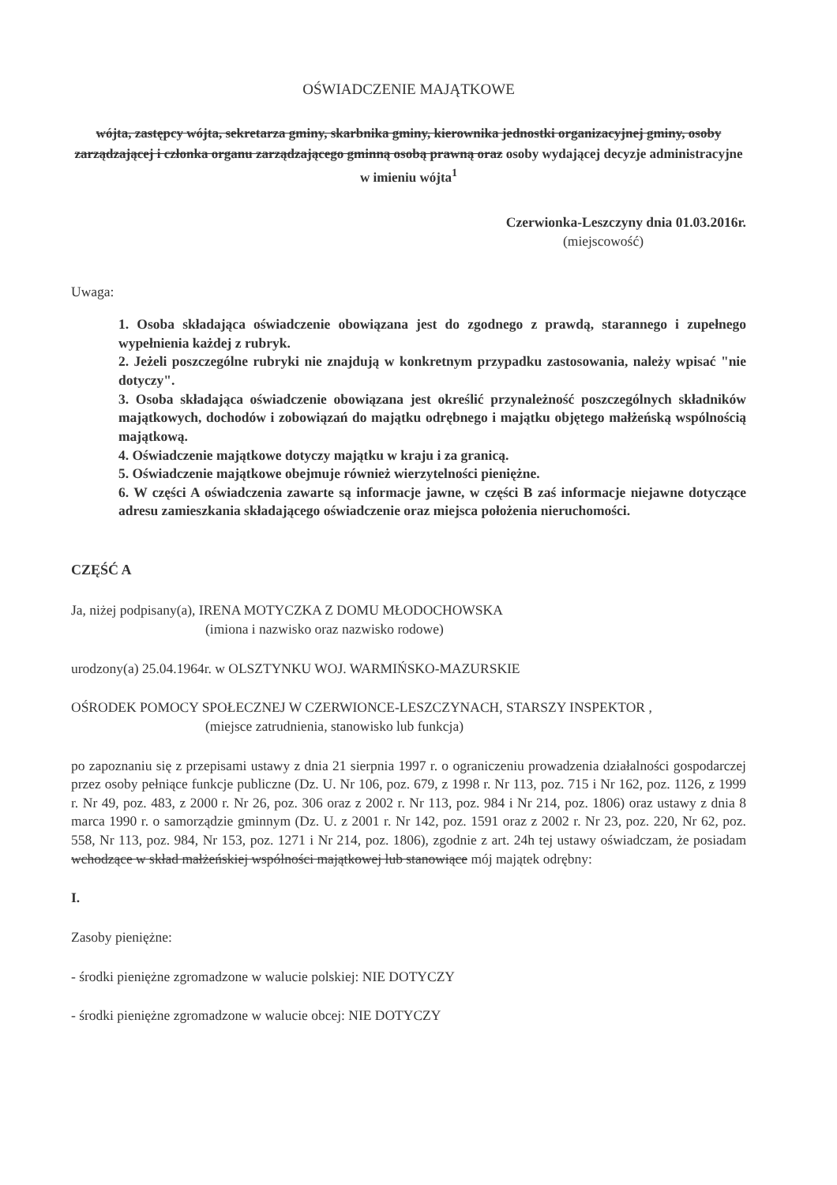OŚWIADCZENIE MAJĄTKOWE
wójta, zastępcy wójta, sekretarza gminy, skarbnika gminy, kierownika jednostki organizacyjnej gminy, osoby zarządzającej i członka organu zarządzającego gminną osobą prawną oraz osoby wydającej decyzje administracyjne w imieniu wójta<sup>1</sup>
Czerwionka-Leszczyny dnia 01.03.2016r.
(miejscowość)
Uwaga:
1. Osoba składająca oświadczenie obowiązana jest do zgodnego z prawdą, starannego i zupełnego wypełnienia każdej z rubryk.
2. Jeżeli poszczególne rubryki nie znajdują w konkretnym przypadku zastosowania, należy wpisać "nie dotyczy".
3. Osoba składająca oświadczenie obowiązana jest określić przynależność poszczególnych składników majątkowych, dochodów i zobowiązań do majątku odrębnego i majątku objętego małżeńską wspólnością majątkową.
4. Oświadczenie majątkowe dotyczy majątku w kraju i za granicą.
5. Oświadczenie majątkowe obejmuje również wierzytelności pieniężne.
6. W części A oświadczenia zawarte są informacje jawne, w części B zaś informacje niejawne dotyczące adresu zamieszkania składającego oświadczenie oraz miejsca położenia nieruchomości.
CZĘŚĆ A
Ja, niżej podpisany(a), IRENA MOTYCZKA Z DOMU MŁODOCHOWSKA
(imiona i nazwisko oraz nazwisko rodowe)
urodzony(a) 25.04.1964r. w OLSZTYNKU WOJ. WARMIŃSKO-MAZURSKIE
OŚRODEK POMOCY SPOŁECZNEJ W CZERWIONCE-LESZCZYNACH, STARSZY INSPEKTOR ,
(miejsce zatrudnienia, stanowisko lub funkcja)
po zapoznaniu się z przepisami ustawy z dnia 21 sierpnia 1997 r. o ograniczeniu prowadzenia działalności gospodarczej przez osoby pełniące funkcje publiczne (Dz. U. Nr 106, poz. 679, z 1998 r. Nr 113, poz. 715 i Nr 162, poz. 1126, z 1999 r. Nr 49, poz. 483, z 2000 r. Nr 26, poz. 306 oraz z 2002 r. Nr 113, poz. 984 i Nr 214, poz. 1806) oraz ustawy z dnia 8 marca 1990 r. o samorządzie gminnym (Dz. U. z 2001 r. Nr 142, poz. 1591 oraz z 2002 r. Nr 23, poz. 220, Nr 62, poz. 558, Nr 113, poz. 984, Nr 153, poz. 1271 i Nr 214, poz. 1806), zgodnie z art. 24h tej ustawy oświadczam, że posiadam wchodzące w skład małżeńskiej wspólności majątkowej lub stanowiące mój majątek odrębny:
I.
Zasoby pieniężne:
- środki pieniężne zgromadzone w walucie polskiej: NIE DOTYCZY
- środki pieniężne zgromadzone w walucie obcej: NIE DOTYCZY